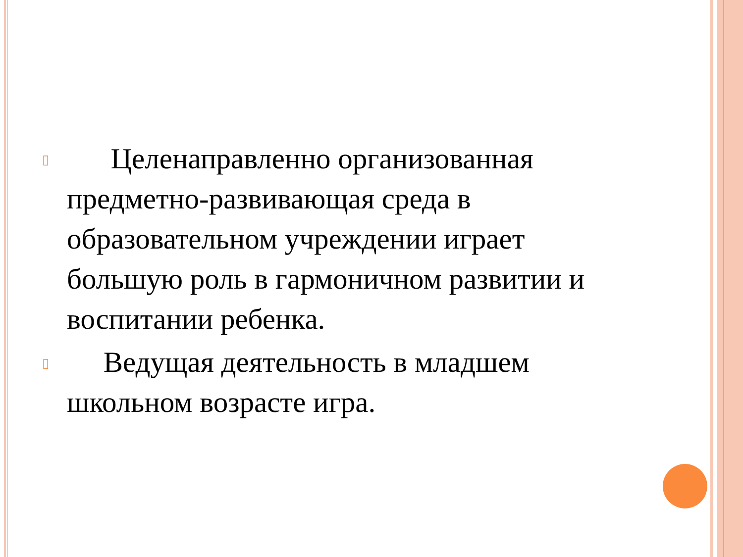▯ Целенаправленно организованная предметно-развивающая среда в образовательном учреждении играет большую роль в гармоничном развитии и воспитании ребенка.
▯ Ведущая деятельность в младшем школьном возрасте игра.